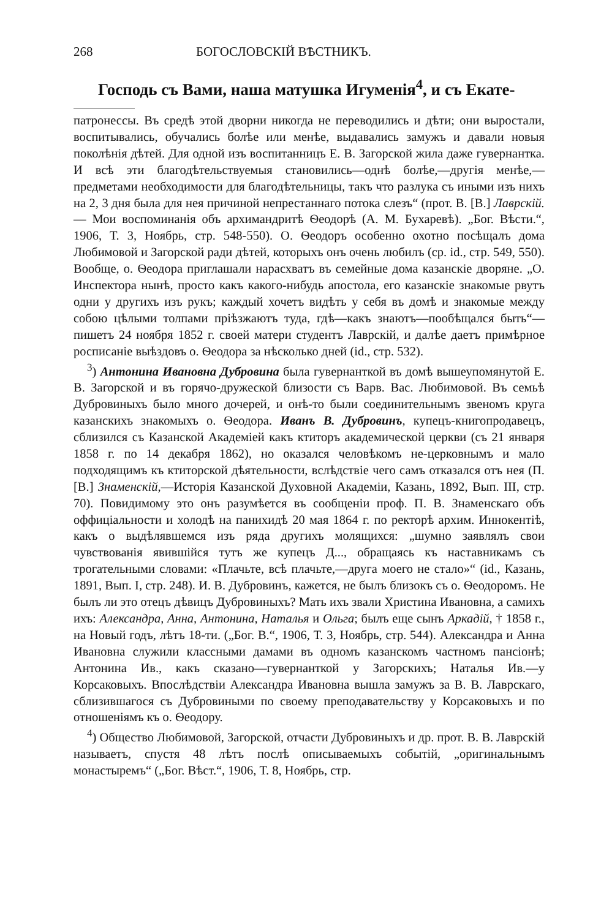268 БОГОСЛОВСКІЙ ВѢСТНИКЪ.
Господь съ Вами, наша матушка Игуменія<sup>4</sup>, и съ Екате-
патронессы. Въ средѣ этой дворни никогда не переводились и дѣти; они выростали, воспитывались, обучались болѣе или менѣе, выдавались замужъ и давали новыя поколѣнія дѣтей. Для одной изъ воспитанницъ Е. В. Загорской жила даже гувернантка. И всѣ эти благодѣтельствуемыя становились—однѣ болѣе,—другія менѣе,—предметами необходимости для благодѣтельницы, такъ что разлука съ иными изъ нихъ на 2, 3 дня была для нея причиной непрестаннаго потока слезъ“ (прот. В. [В.] Лаврскій.— Мои воспоминанія объ архимандритѣ Ѳеодорѣ (А. М. Бухаревѣ). „Бог. Вѣсти.“, 1906, Т. 3, Ноябрь, стр. 548-550). О. Ѳеодоръ особенно охотно посѣщалъ дома Любимовой и Загорской ради дѣтей, которыхъ онъ очень любилъ (ср. id., стр. 549, 550). Вообще, о. Ѳеодора приглашали нарасхватъ въ семейные дома казанскіе дворяне. „О. Инспектора нынѣ, просто какъ какого-нибудь апостола, его казанскіе знакомые рвутъ одни у другихъ изъ рукъ; каждый хочетъ видѣть у себя въ домѣ и знакомые между собою цѣлыми толпами пріѣзжаютъ туда, гдѣ—какъ знаютъ—пообѣщался быть“—пишетъ 24 ноября 1852 г. своей матери студентъ Лаврскій, и далѣе даетъ примѣрное росписаніе выѣздовъ о. Ѳеодора за нѣсколько дней (id., стр. 532).
<sup>3</sup>) Антонина Ивановна Дубровина была гувернанткой въ домѣ вышеупомянутой Е. В. Загорской и въ горячо-дружеской близости съ Варв. Вас. Любимовой. Въ семьѣ Дубровиныхъ было много дочерей, и онѣ-то были соединительнымъ звеномъ круга казанскихъ знакомыхъ о. Ѳеодора. Иванъ В. Дубровинъ, купецъ-книгопродавецъ, сблизился съ Казанской Академіей какъ ктиторъ академической церкви (съ 21 января 1858 г. по 14 декабря 1862), но оказался человѣкомъ не-церковнымъ и мало подходящимъ къ ктиторской дѣятельности, вслѣдствіе чего самъ отказался отъ нея (П. [В.] Знаменскій,—Исторія Казанской Духовной Академіи, Казань, 1892, Вып. III, стр. 70). Повидимому это онъ разумѣется въ сообщеніи проф. П. В. Знаменскаго объ оффиціальности и холодѣ на панихидѣ 20 мая 1864 г. по ректорѣ архим. Иннокентіѣ, какъ о выдѣлявшемся изъ ряда другихъ молящихся: „шумно заявлялъ свои чувствованія явившійся тутъ же купецъ Д..., обращаясь къ наставникамъ съ трогательными словами: «Плачьте, всѣ плачьте,—друга моего не стало»“ (id., Казань, 1891, Вып. I, стр. 248). И. В. Дубровинъ, кажется, не былъ близокъ съ о. Ѳеодоромъ. Не былъ ли это отецъ дѣвицъ Дубровиныхъ? Мать ихъ звали Христина Ивановна, а самихъ ихъ: Александра, Анна, Антонина, Наталья и Ольга; былъ еще сынъ Аркадій, † 1858 г., на Новый годъ, лѣтъ 18-ти. („Бог. В.“, 1906, Т. 3, Ноябрь, стр. 544). Александра и Анна Ивановна служили классными дамами въ одномъ казанскомъ частномъ пансіонѣ; Антонина Ив., какъ сказано—гувернанткой у Загорскихъ; Наталья Ив.—у Корсаковыхъ. Впослѣдствіи Александра Ивановна вышла замужъ за В. В. Лаврскаго, сблизившагося съ Дубровиными по своему преподавательству у Корсаковыхъ и по отношеніямъ къ о. Ѳеодору.
<sup>4</sup>) Общество Любимовой, Загорской, отчасти Дубровиныхъ и др. прот. В. В. Лаврскій называетъ, спустя 48 лѣтъ послѣ описываемыхъ событій, „оригинальнымъ монастыремъ“ („Бог. Вѣст.“, 1906, Т. 8, Ноябрь, стр.